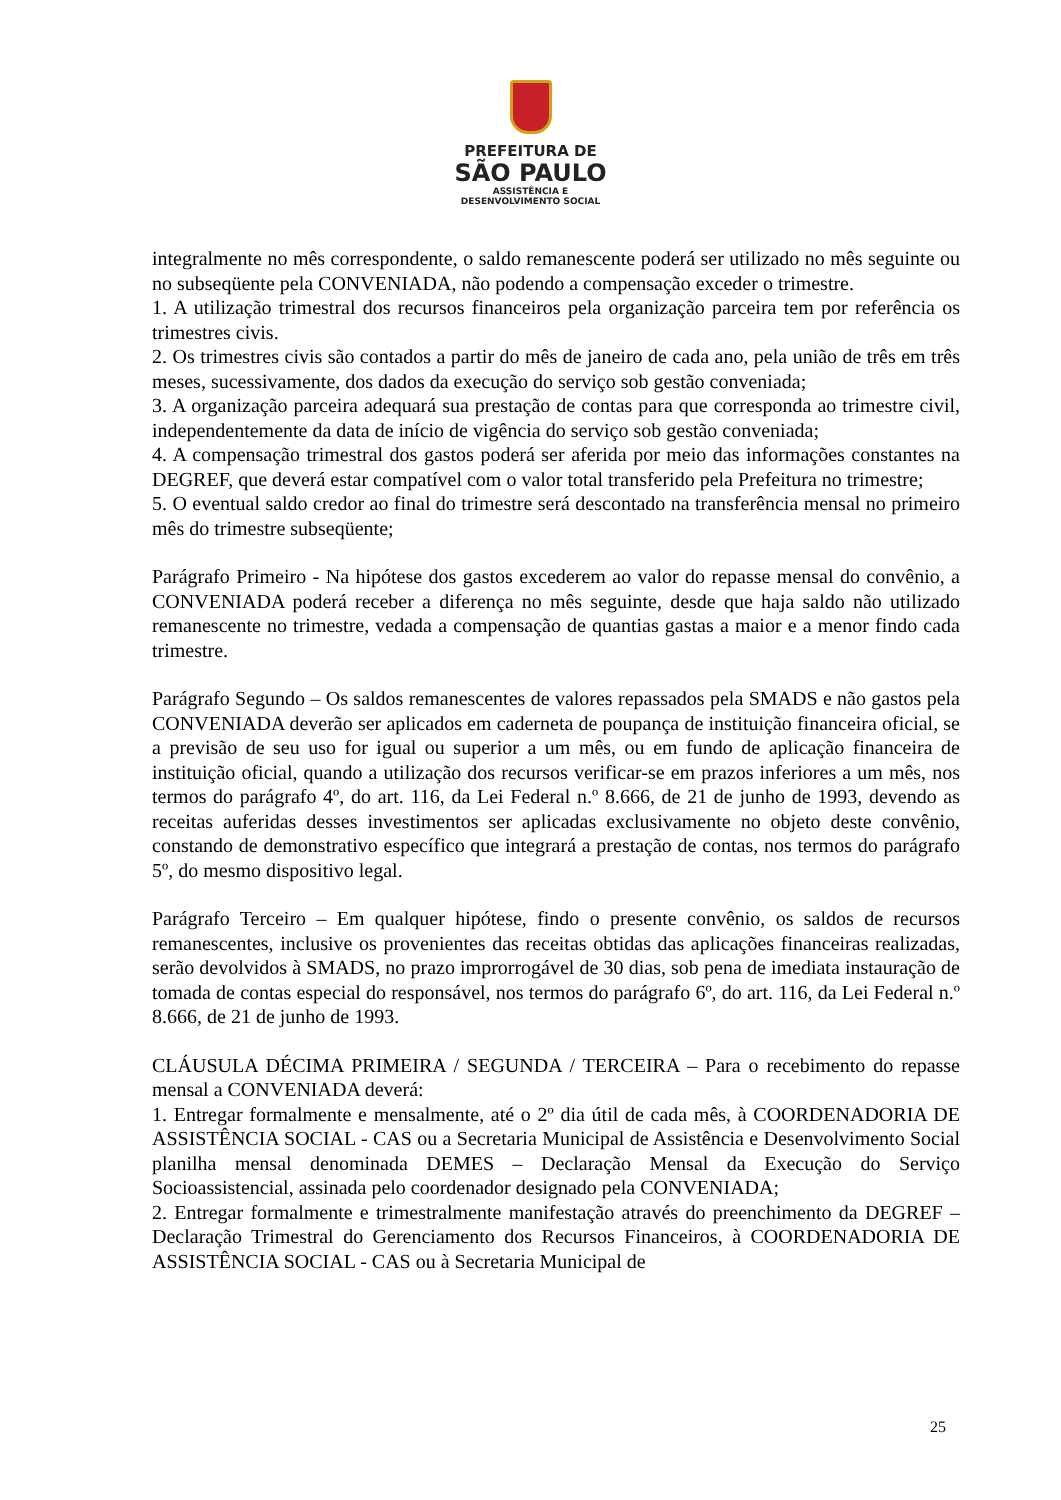PREFEITURA DE
SÃO PAULO
ASSISTÊNCIA E
DESENVOLVIMENTO SOCIAL
integralmente no mês correspondente, o saldo remanescente poderá ser utilizado no mês seguinte ou no subseqüente pela CONVENIADA, não podendo a compensação exceder o trimestre.
1. A utilização trimestral dos recursos financeiros pela organização parceira tem por referência os trimestres civis.
2. Os trimestres civis são contados a partir do mês de janeiro de cada ano, pela união de três em três meses, sucessivamente, dos dados da execução do serviço sob gestão conveniada;
3. A organização parceira adequará sua prestação de contas para que corresponda ao trimestre civil, independentemente da data de início de vigência do serviço sob gestão conveniada;
4. A compensação trimestral dos gastos poderá ser aferida por meio das informações constantes na DEGREF, que deverá estar compatível com o valor total transferido pela Prefeitura no trimestre;
5. O eventual saldo credor ao final do trimestre será descontado na transferência mensal no primeiro mês do trimestre subseqüente;
Parágrafo Primeiro - Na hipótese dos gastos excederem ao valor do repasse mensal do convênio, a CONVENIADA poderá receber a diferença no mês seguinte, desde que haja saldo não utilizado remanescente no trimestre, vedada a compensação de quantias gastas a maior e a menor findo cada trimestre.
Parágrafo Segundo – Os saldos remanescentes de valores repassados pela SMADS e não gastos pela CONVENIADA deverão ser aplicados em caderneta de poupança de instituição financeira oficial, se a previsão de seu uso for igual ou superior a um mês, ou em fundo de aplicação financeira de instituição oficial, quando a utilização dos recursos verificar-se em prazos inferiores a um mês, nos termos do parágrafo 4º, do art. 116, da Lei Federal n.º 8.666, de 21 de junho de 1993, devendo as receitas auferidas desses investimentos ser aplicadas exclusivamente no objeto deste convênio, constando de demonstrativo específico que integrará a prestação de contas, nos termos do parágrafo 5º, do mesmo dispositivo legal.
Parágrafo Terceiro – Em qualquer hipótese, findo o presente convênio, os saldos de recursos remanescentes, inclusive os provenientes das receitas obtidas das aplicações financeiras realizadas, serão devolvidos à SMADS, no prazo improrrogável de 30 dias, sob pena de imediata instauração de tomada de contas especial do responsável, nos termos do parágrafo 6º, do art. 116, da Lei Federal n.º 8.666, de 21 de junho de 1993.
CLÁUSULA DÉCIMA PRIMEIRA / SEGUNDA / TERCEIRA – Para o recebimento do repasse mensal a CONVENIADA deverá:
1. Entregar formalmente e mensalmente, até o 2º dia útil de cada mês, à COORDENADORIA DE ASSISTÊNCIA SOCIAL - CAS ou a Secretaria Municipal de Assistência e Desenvolvimento Social planilha mensal denominada DEMES – Declaração Mensal da Execução do Serviço Socioassistencial, assinada pelo coordenador designado pela CONVENIADA;
2. Entregar formalmente e trimestralmente manifestação através do preenchimento da DEGREF – Declaração Trimestral do Gerenciamento dos Recursos Financeiros, à COORDENADORIA DE ASSISTÊNCIA SOCIAL - CAS ou à Secretaria Municipal de
25